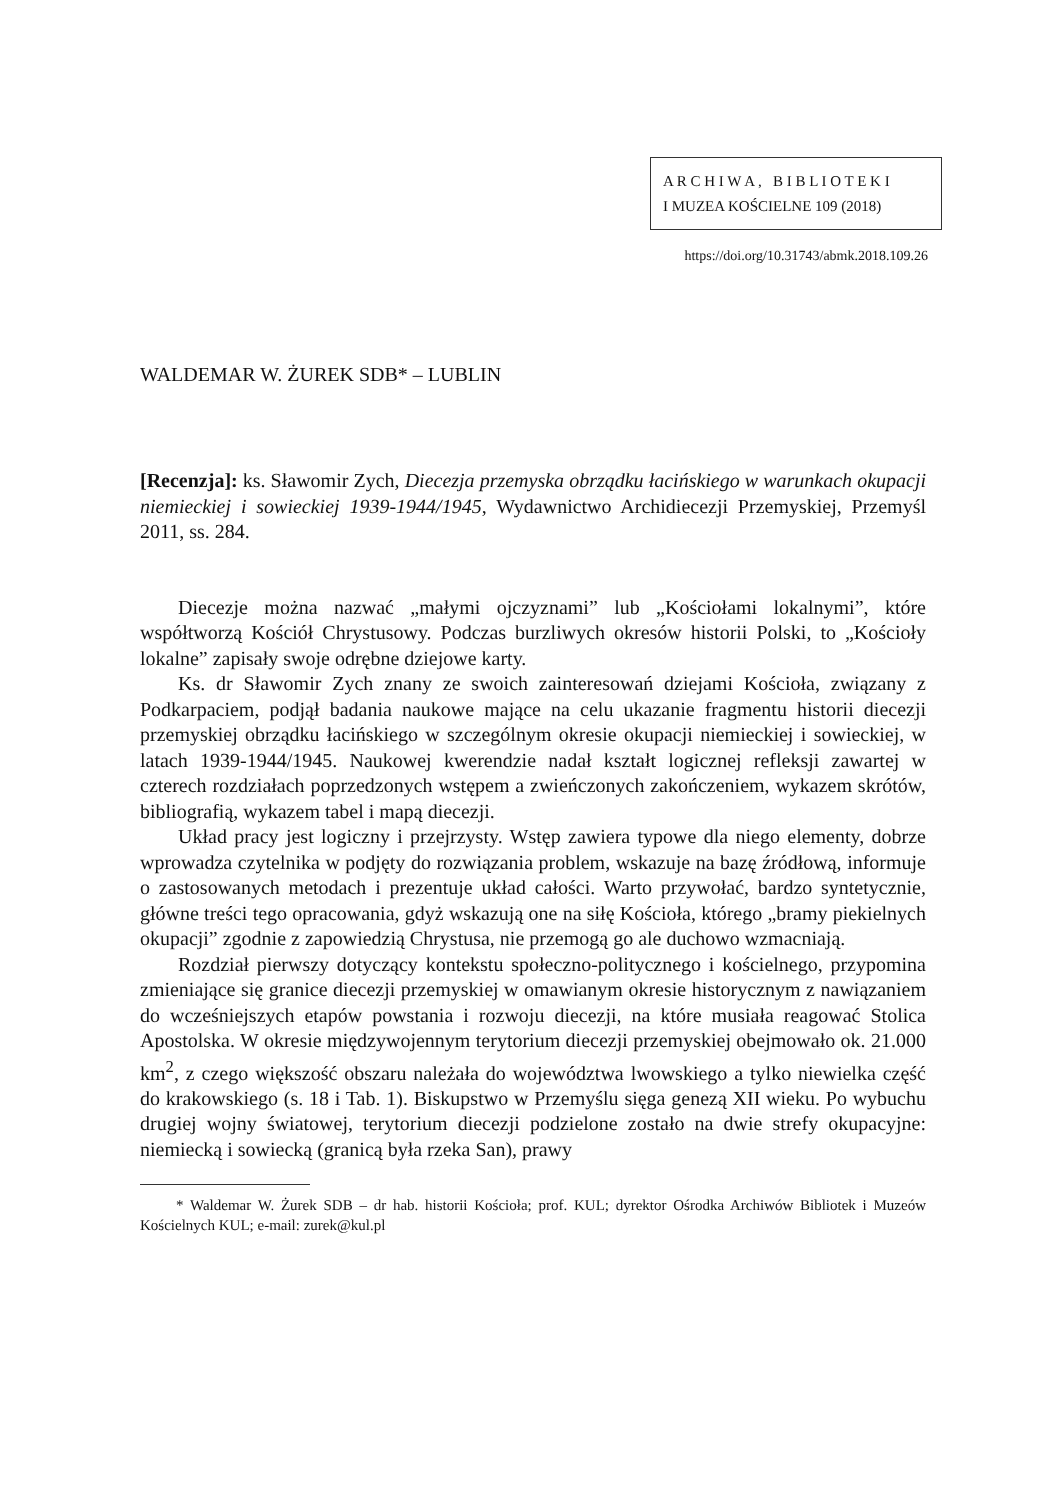A R C H I W A , B I B L I O T E K I
I MUZEA KOŚCIELNE 109 (2018)
https://doi.org/10.31743/abmk.2018.109.26
WALDEMAR W. ŻUREK SDB* – LUBLIN
[Recenzja]: ks. Sławomir Zych, Diecezja przemyska obrządku łacińskiego w warunkach okupacji niemieckiej i sowieckiej 1939-1944/1945, Wydawnictwo Archidiecezji Przemyskiej, Przemyśl 2011, ss. 284.
Diecezje można nazwać „małymi ojczyznami” lub „Kościołami lokalnymi”, które współtworzą Kościół Chrystusowy. Podczas burzliwych okresów historii Polski, to „Kościoły lokalne” zapisały swoje odrębne dziejowe karty.
Ks. dr Sławomir Zych znany ze swoich zainteresowań dziejami Kościoła, związany z Podkarpaciem, podjął badania naukowe mające na celu ukazanie fragmentu historii diecezji przemyskiej obrządku łacińskiego w szczególnym okresie okupacji niemieckiej i sowieckiej, w latach 1939-1944/1945. Naukowej kwerendzie nadał kształt logicznej refleksji zawartej w czterech rozdziałach poprzedzonych wstępem a zwieńczonych zakończeniem, wykazem skrótów, bibliografią, wykazem tabel i mapą diecezji.
Układ pracy jest logiczny i przejrzysty. Wstęp zawiera typowe dla niego elementy, dobrze wprowadza czytelnika w podjęty do rozwiązania problem, wskazuje na bazę źródłową, informuje o zastosowanych metodach i prezentuje układ całości. Warto przywołać, bardzo syntetycznie, główne treści tego opracowania, gdyż wskazują one na siłę Kościoła, którego „bramy piekielnych okupacji” zgodnie z zapowiedzią Chrystusa, nie przemogą go ale duchowo wzmacniają.
Rozdział pierwszy dotyczący kontekstu społeczno-politycznego i kościelnego, przypomina zmieniające się granice diecezji przemyskiej w omawianym okresie historycznym z nawiązaniem do wcześniejszych etapów powstania i rozwoju diecezji, na które musiała reagować Stolica Apostolska. W okresie międzywojennym terytorium diecezji przemyskiej obejmowało ok. 21.000 km<sup>2</sup>, z czego większość obszaru należała do województwa lwowskiego a tylko niewielka część do krakowskiego (s. 18 i Tab. 1). Biskupstwo w Przemyślu sięga genezą XII wieku. Po wybuchu drugiej wojny światowej, terytorium diecezji podzielone zostało na dwie strefy okupacyjne: niemiecką i sowiecką (granicą była rzeka San), prawy
* Waldemar W. Żurek SDB – dr hab. historii Kościoła; prof. KUL; dyrektor Ośrodka Archiwów Bibliotek i Muzeów Kościelnych KUL; e-mail: zurek@kul.pl